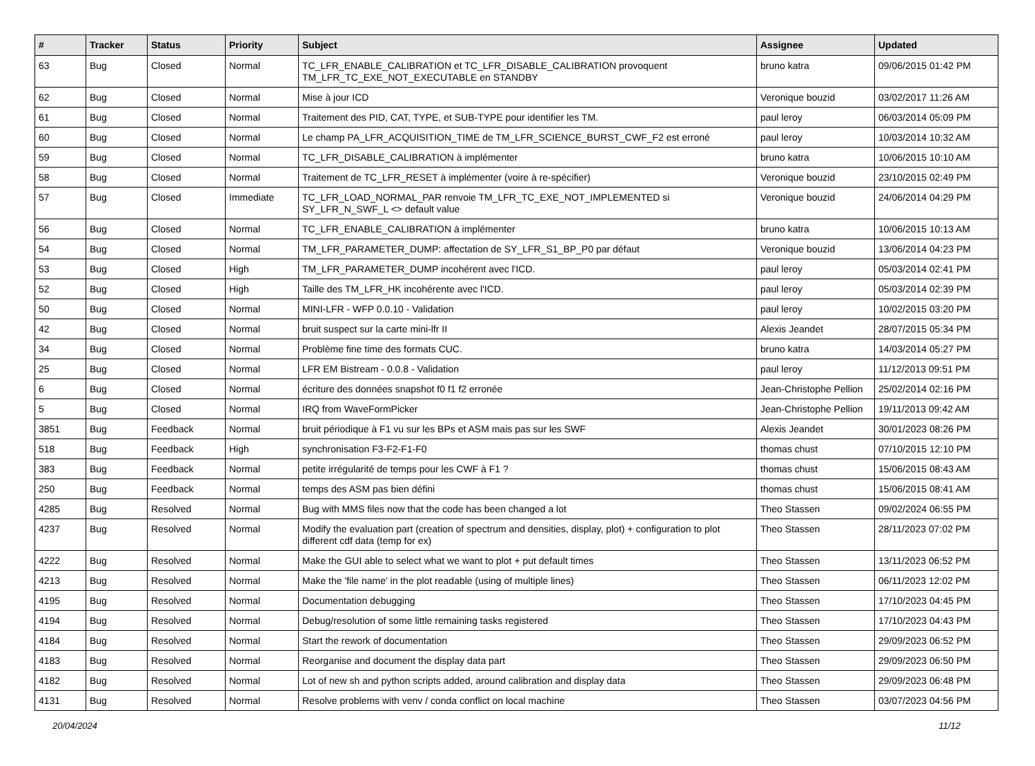| # | Tracker | Status | Priority | Subject | Assignee | Updated |
| --- | --- | --- | --- | --- | --- | --- |
| 63 | Bug | Closed | Normal | TC_LFR_ENABLE_CALIBRATION et TC_LFR_DISABLE_CALIBRATION provoquent TM_LFR_TC_EXE_NOT_EXECUTABLE en STANDBY | bruno katra | 09/06/2015 01:42 PM |
| 62 | Bug | Closed | Normal | Mise à jour ICD | Veronique bouzid | 03/02/2017 11:26 AM |
| 61 | Bug | Closed | Normal | Traitement des PID, CAT, TYPE, et SUB-TYPE pour identifier les TM. | paul leroy | 06/03/2014 05:09 PM |
| 60 | Bug | Closed | Normal | Le champ PA_LFR_ACQUISITION_TIME de TM_LFR_SCIENCE_BURST_CWF_F2 est erroné | paul leroy | 10/03/2014 10:32 AM |
| 59 | Bug | Closed | Normal | TC_LFR_DISABLE_CALIBRATION à implémenter | bruno katra | 10/06/2015 10:10 AM |
| 58 | Bug | Closed | Normal | Traitement de TC_LFR_RESET à implémenter (voire à re-spécifier) | Veronique bouzid | 23/10/2015 02:49 PM |
| 57 | Bug | Closed | Immediate | TC_LFR_LOAD_NORMAL_PAR renvoie TM_LFR_TC_EXE_NOT_IMPLEMENTED si SY_LFR_N_SWF_L <> default value | Veronique bouzid | 24/06/2014 04:29 PM |
| 56 | Bug | Closed | Normal | TC_LFR_ENABLE_CALIBRATION à implémenter | bruno katra | 10/06/2015 10:13 AM |
| 54 | Bug | Closed | Normal | TM_LFR_PARAMETER_DUMP: affectation de SY_LFR_S1_BP_P0 par défaut | Veronique bouzid | 13/06/2014 04:23 PM |
| 53 | Bug | Closed | High | TM_LFR_PARAMETER_DUMP incohérent avec l'ICD. | paul leroy | 05/03/2014 02:41 PM |
| 52 | Bug | Closed | High | Taille des TM_LFR_HK incohérente avec l'ICD. | paul leroy | 05/03/2014 02:39 PM |
| 50 | Bug | Closed | Normal | MINI-LFR - WFP 0.0.10 - Validation | paul leroy | 10/02/2015 03:20 PM |
| 42 | Bug | Closed | Normal | bruit suspect sur la carte mini-lfr II | Alexis Jeandet | 28/07/2015 05:34 PM |
| 34 | Bug | Closed | Normal | Problème fine time des formats CUC. | bruno katra | 14/03/2014 05:27 PM |
| 25 | Bug | Closed | Normal | LFR EM Bistream - 0.0.8 - Validation | paul leroy | 11/12/2013 09:51 PM |
| 6 | Bug | Closed | Normal | écriture des données snapshot f0 f1 f2 erronée | Jean-Christophe Pellion | 25/02/2014 02:16 PM |
| 5 | Bug | Closed | Normal | IRQ from WaveFormPicker | Jean-Christophe Pellion | 19/11/2013 09:42 AM |
| 3851 | Bug | Feedback | Normal | bruit périodique à F1 vu sur les BPs et ASM mais pas sur les SWF | Alexis Jeandet | 30/01/2023 08:26 PM |
| 518 | Bug | Feedback | High | synchronisation F3-F2-F1-F0 | thomas chust | 07/10/2015 12:10 PM |
| 383 | Bug | Feedback | Normal | petite irrégularité de temps pour les CWF à F1 ? | thomas chust | 15/06/2015 08:43 AM |
| 250 | Bug | Feedback | Normal | temps des ASM pas bien défini | thomas chust | 15/06/2015 08:41 AM |
| 4285 | Bug | Resolved | Normal | Bug with MMS files now that the code has been changed a lot | Theo Stassen | 09/02/2024 06:55 PM |
| 4237 | Bug | Resolved | Normal | Modify the evaluation part (creation of spectrum and densities, display, plot) + configuration to plot different cdf data (temp for ex) | Theo Stassen | 28/11/2023 07:02 PM |
| 4222 | Bug | Resolved | Normal | Make the GUI able to select what we want to plot + put default times | Theo Stassen | 13/11/2023 06:52 PM |
| 4213 | Bug | Resolved | Normal | Make the 'file name' in the plot readable (using of multiple lines) | Theo Stassen | 06/11/2023 12:02 PM |
| 4195 | Bug | Resolved | Normal | Documentation debugging | Theo Stassen | 17/10/2023 04:45 PM |
| 4194 | Bug | Resolved | Normal | Debug/resolution of some little remaining tasks registered | Theo Stassen | 17/10/2023 04:43 PM |
| 4184 | Bug | Resolved | Normal | Start the rework of documentation | Theo Stassen | 29/09/2023 06:52 PM |
| 4183 | Bug | Resolved | Normal | Reorganise and document the display data part | Theo Stassen | 29/09/2023 06:50 PM |
| 4182 | Bug | Resolved | Normal | Lot of new sh and python scripts added, around calibration and display data | Theo Stassen | 29/09/2023 06:48 PM |
| 4131 | Bug | Resolved | Normal | Resolve problems with venv / conda conflict on local machine | Theo Stassen | 03/07/2023 04:56 PM |
20/04/2024 11/12